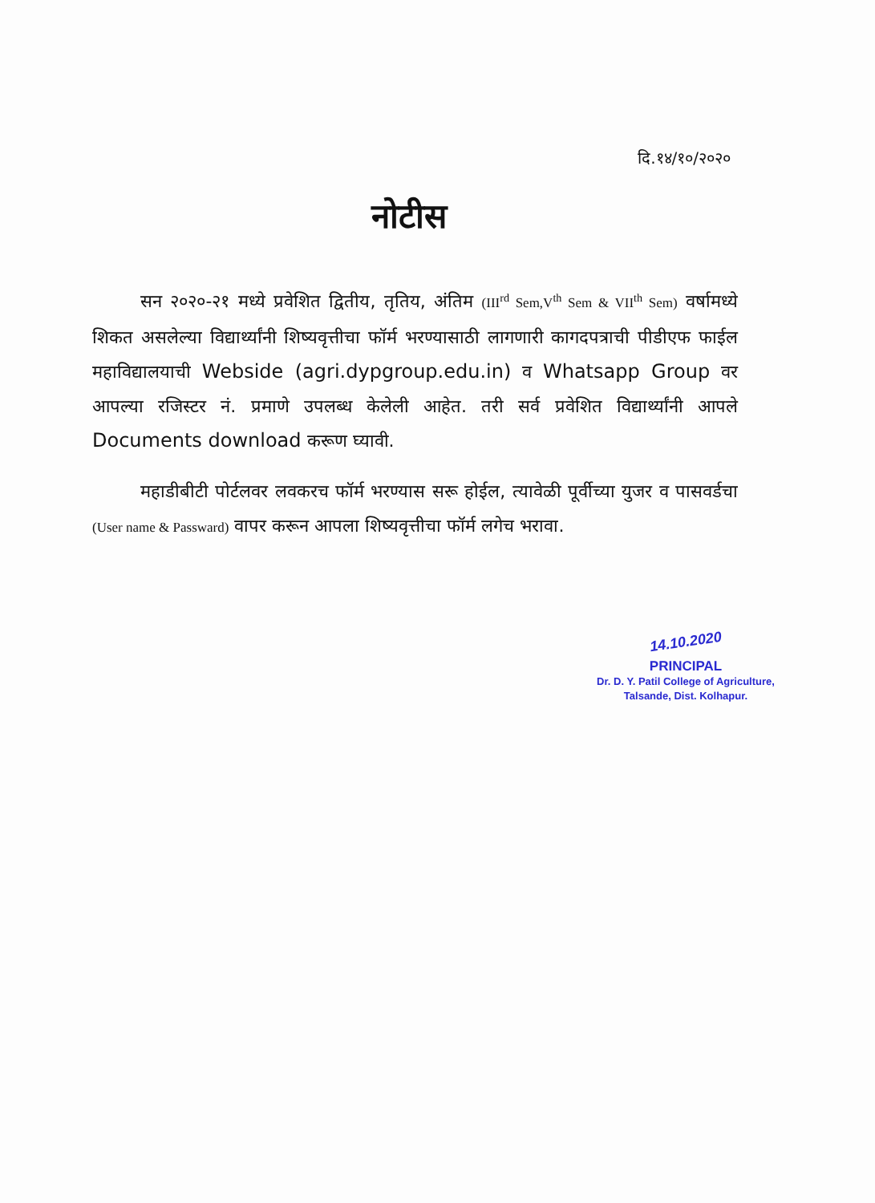दि.१४/१०/२०२०
नोटीस
सन २०२०-२१ मध्ये प्रवेशित द्वितीय, तृतिय, अंतिम (III<sup>rd</sup> Sem,V<sup>th</sup> Sem & VII<sup>th</sup> Sem) वर्षामध्ये शिकत असलेल्या विद्यार्थ्यांनी शिष्यवृत्तीचा फॉर्म भरण्यासाठी लागणारी कागदपत्राची पीडीएफ फाईल महाविद्यालयाची Webside (agri.dypgroup.edu.in) व Whatsapp Group वर आपल्या रजिस्टर नं. प्रमाणे उपलब्ध केलेली आहेत. तरी सर्व प्रवेशित विद्यार्थ्यांनी आपले Documents download करूण घ्यावी.
महाडीबीटी पोर्टलवर लवकरच फॉर्म भरण्यास सरू होईल, त्यावेळी पूर्वीच्या युजर व पासवर्डचा (User name & Passward) वापर करून आपला शिष्यवृत्तीचा फॉर्म लगेच भरावा.
14.10.2020
PRINCIPAL
Dr. D. Y. Patil College of Agriculture,
Talsande, Dist. Kolhapur.